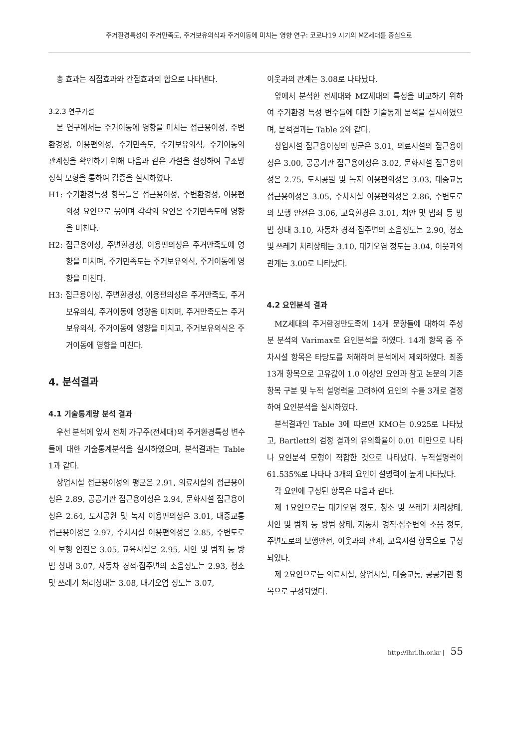주거환경특성이 주거만족도, 주거보유의식과 주거이동에 미치는 영향 연구: 코로나19 시기의 MZ세대를 중심으로
총 효과는 직접효과와 간접효과의 합으로 나타낸다.
3.2.3 연구가설
본 연구에서는 주거이동에 영향을 미치는 접근용이성, 주변환경성, 이용편의성, 주거만족도, 주거보유의식, 주거이동의 관계성을 확인하기 위해 다음과 같은 가설을 설정하여 구조방정식 모형을 통하여 검증을 실시하였다.
H1: 주거환경특성 항목들은 접근용이성, 주변환경성, 이용편의성 요인으로 묶이며 각각의 요인은 주거만족도에 영향을 미친다.
H2: 접근용이성, 주변환경성, 이용편의성은 주거만족도에 영향을 미치며, 주거만족도는 주거보유의식, 주거이동에 영향을 미친다.
H3: 접근용이성, 주변환경성, 이용편의성은 주거만족도, 주거보유의식, 주거이동에 영향을 미치며, 주거만족도는 주거보유의식, 주거이동에 영향을 미치고, 주거보유의식은 주거이동에 영향을 미친다.
4. 분석결과
4.1 기술통계량 분석 결과
우선 분석에 앞서 전체 가구주(전세대)의 주거환경특성 변수들에 대한 기술통계분석을 실시하였으며, 분석결과는 Table 1과 같다.
상업시설 접근용이성의 평균은 2.91, 의료시설의 접근용이성은 2.89, 공공기관 접근용이성은 2.94, 문화시설 접근용이성은 2.64, 도시공원 및 녹지 이용편의성은 3.01, 대중교통 접근용이성은 2.97, 주차시설 이용편의성은 2.85, 주변도로의 보행 안전은 3.05, 교육시설은 2.95, 치안 및 범죄 등 방범 상태 3.07, 자동차 경적·집주변의 소음정도는 2.93, 청소 및 쓰레기 처리상태는 3.08, 대기오염 정도는 3.07,
이웃과의 관계는 3.08로 나타났다.
앞에서 분석한 전세대와 MZ세대의 특성을 비교하기 위하여 주거환경 특성 변수들에 대한 기술통계 분석을 실시하였으며, 분석결과는 Table 2와 같다.
상업시설 접근용이성의 평균은 3.01, 의료시설의 접근용이성은 3.00, 공공기관 접근용이성은 3.02, 문화시설 접근용이성은 2.75, 도시공원 및 녹지 이용편의성은 3.03, 대중교통 접근용이성은 3.05, 주차시설 이용편의성은 2.86, 주변도로의 보행 안전은 3.06, 교육환경은 3.01, 치안 및 범죄 등 방범 상태 3.10, 자동차 경적·집주변의 소음정도는 2.90, 청소 및 쓰레기 처리상태는 3.10, 대기오염 정도는 3.04, 이웃과의 관계는 3.00로 나타났다.
4.2 요인분석 결과
MZ세대의 주거환경만도족에 14개 문항들에 대하여 주성분 분석의 Varimax로 요인분석을 하였다. 14개 항목 중 주차시설 항목은 타당도를 저해하여 분석에서 제외하였다. 최종 13개 항목으로 고유값이 1.0 이상인 요인과 참고 논문의 기존 항목 구분 및 누적 설명력을 고려하여 요인의 수를 3개로 결정하여 요인분석을 실시하였다.
분석결과인 Table 3에 따르면 KMO는 0.925로 나타났고, Bartlett의 검정 결과의 유의확율이 0.01 미만으로 나타나 요인분석 모형이 적합한 것으로 나타났다. 누적설명력이 61.535%로 나타나 3개의 요인이 설명력이 높게 나타났다.
각 요인에 구성된 항목은 다음과 같다.
제 1요인으로는 대기오염 정도, 청소 및 쓰레기 처리상태, 치안 및 범죄 등 방범 상태, 자동차 경적·집주변의 소음 정도, 주변도로의 보행안전, 이웃과의 관계, 교육시설 항목으로 구성되었다.
제 2요인으로는 의료시설, 상업시설, 대중교통, 공공기관 항목으로 구성되었다.
http://lhri.lh.or.kr | 55